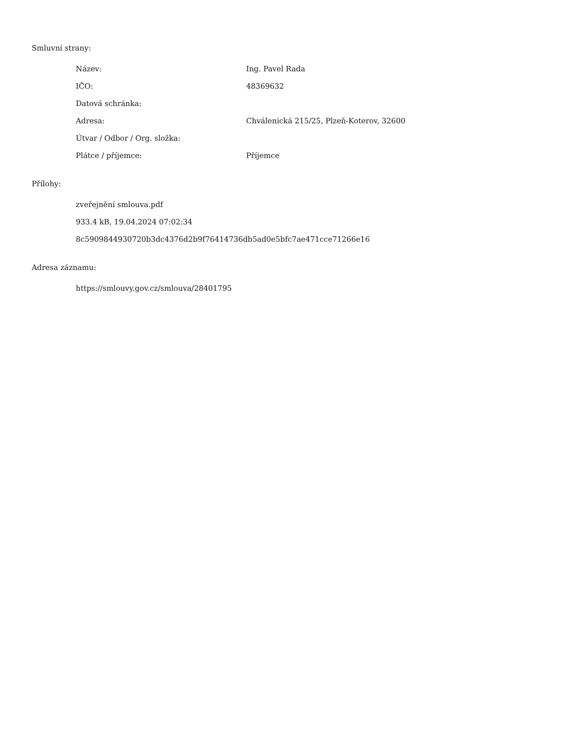Smluvní strany:
| Název: | Ing. Pavel Rada |
| IČO: | 48369632 |
| Datová schránka: | |
| Adresa: | Chválenická 215/25, Plzeň-Koterov, 32600 |
| Útvar / Odbor / Org. složka: | |
| Plátce / příjemce: | Příjemce |
Přílohy:
zveřejnění smlouva.pdf
933.4 kB, 19.04.2024 07:02:34
8c5909844930720b3dc4376d2b9f76414736db5ad0e5bfc7ae471cce71266e16
Adresa záznamu:
https://smlouvy.gov.cz/smlouva/28401795